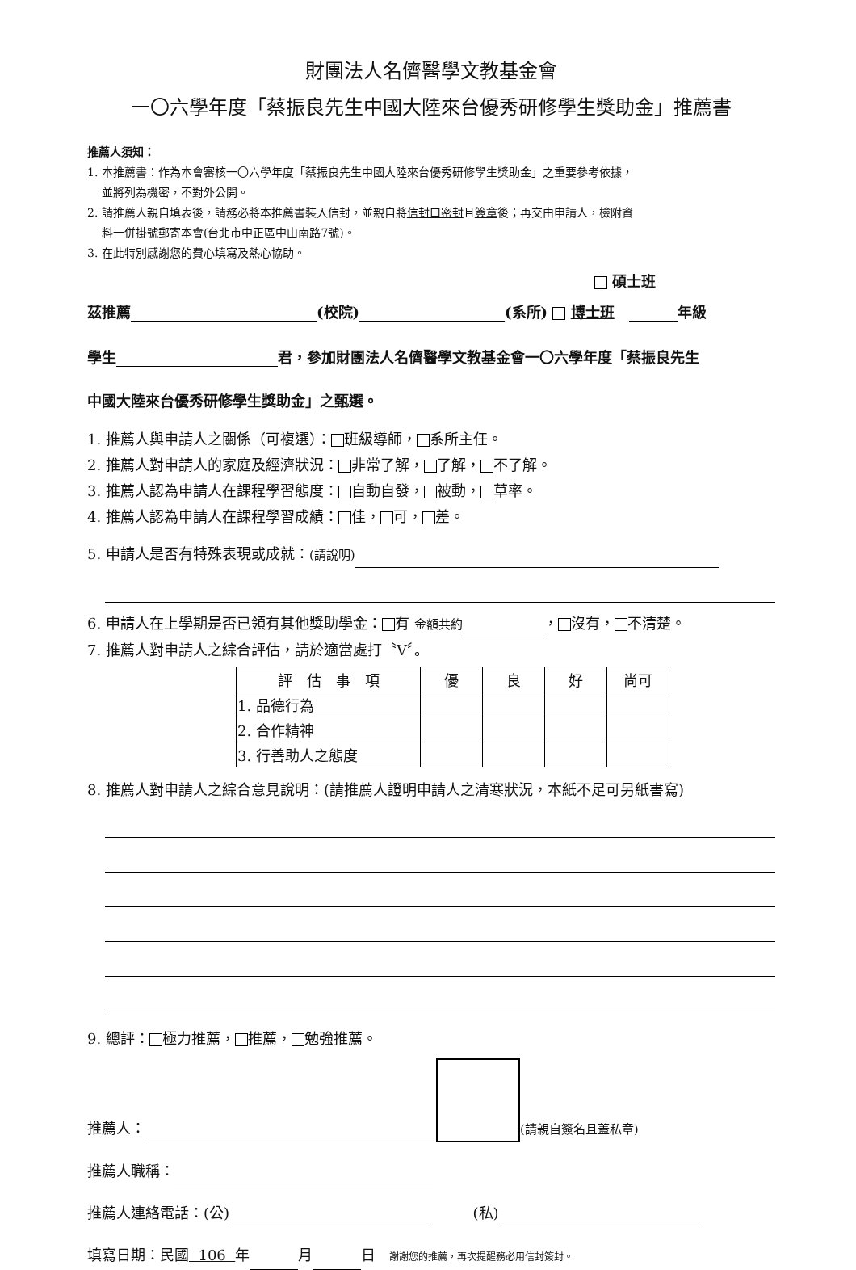財團法人名儕醫學文教基金會
一〇六學年度「蔡振良先生中國大陸來台優秀研修學生獎助金」推薦書
推薦人須知：
1. 本推薦書：作為本會審核一〇六學年度「蔡振良先生中國大陸來台優秀研修學生獎助金」之重要參考依據，
並將列為機密，不對外公開。
2. 請推薦人親自填表後，請務必將本推薦書裝入信封，並親自將信封口密封且簽章後；再交由申請人，檢附資
料一併掛號郵寄本會(台北市中正區中山南路7號)。
3. 在此特別感謝您的費心填寫及熱心協助。
碩士班
茲推薦 (校院) (系所) 博士班 年級
學生 君，參加財團法人名儕醫學文教基金會一〇六學年度「蔡振良先生
中國大陸來台優秀研修學生獎助金」之甄選。
1. 推薦人與申請人之關係（可複選）： 班級導師， 系所主任。
2. 推薦人對申請人的家庭及經濟狀況： 非常了解， 了解， 不了解。
3. 推薦人認為申請人在課程學習態度： 自動自發， 被動， 草率。
4. 推薦人認為申請人在課程學習成績： 佳， 可， 差。
5. 申請人是否有特殊表現或成就：(請說明)
6. 申請人在上學期是否已領有其他獎助學金： 有 金額共約 ， 沒有， 不清楚。
7. 推薦人對申請人之綜合評估，請於適當處打〝V〞。
| 評 估 事 項 | 優 | 良 | 好 | 尚可 |
| --- | --- | --- | --- | --- |
| 1. 品德行為 | | | | |
| 2. 合作精神 | | | | |
| 3. 行善助人之態度 | | | | |
8. 推薦人對申請人之綜合意見說明：(請推薦人證明申請人之清寒狀況，本紙不足可另紙書寫)
9. 總評： 極力推薦， 推薦， 勉強推薦。
推薦人： (請親自簽名且蓋私章)
推薦人職稱：
推薦人連絡電話：(公) (私)
填寫日期：民國 106 年 月 日 謝謝您的推薦，再次提醒務必用信封簽封。